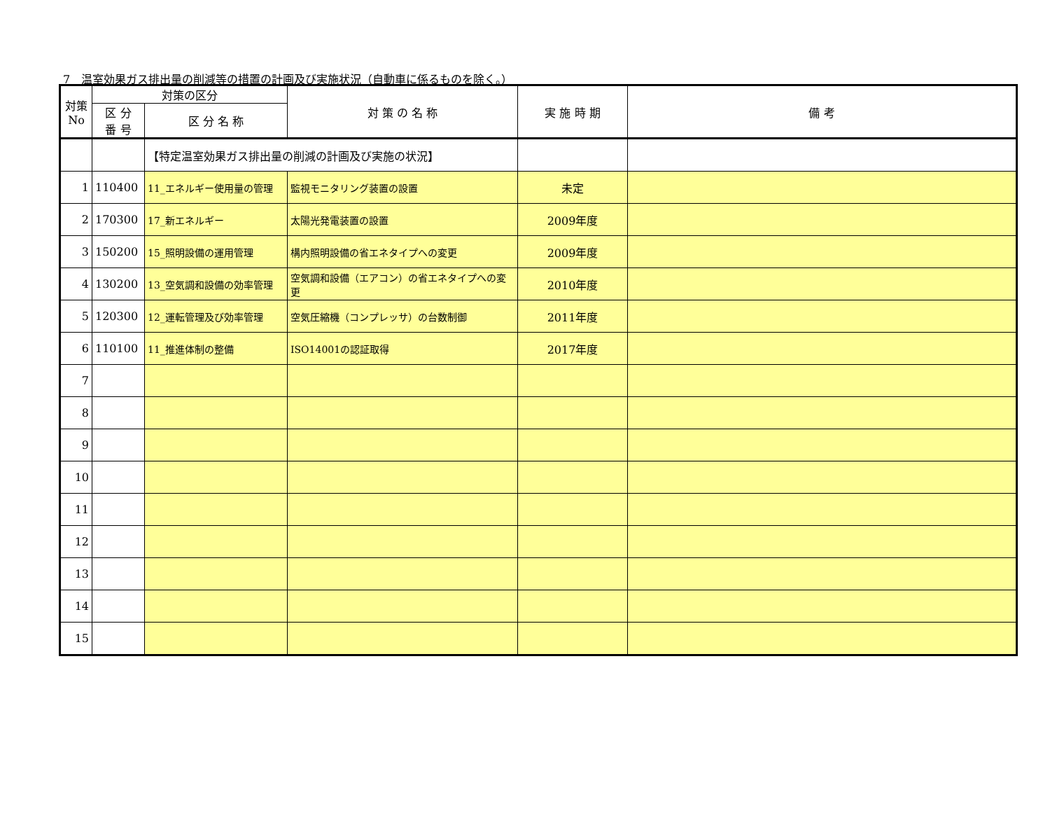7　温室効果ガス排出量の削減等の措置の計画及び実施状況（自動車に係るものを除く。）
| 対策 No | 対策の区分 | | 対 策 の 名 称 | 実 施 時 期 | 備 考 |
| --- | --- | --- | --- | --- | --- |
| | 区 分 番 号 | 区 分 名 称 | | | |
| | | 【特定温室効果ガス排出量の削減の計画及び実施の状況】 | | | |
| 1 | 110400 | 11_エネルギー使用量の管理 | 監視モニタリング装置の設置 | 未定 | |
| 2 | 170300 | 17_新エネルギー | 太陽光発電装置の設置 | 2009年度 | |
| 3 | 150200 | 15_照明設備の運用管理 | 構内照明設備の省エネタイプへの変更 | 2009年度 | |
| 4 | 130200 | 13_空気調和設備の効率管理 | 空気調和設備（エアコン）の省エネタイプへの変更 | 2010年度 | |
| 5 | 120300 | 12_運転管理及び効率管理 | 空気圧縮機（コンプレッサ）の台数制御 | 2011年度 | |
| 6 | 110100 | 11_推進体制の整備 | ISO14001の認証取得 | 2017年度 | |
| 7 | | | | | |
| 8 | | | | | |
| 9 | | | | | |
| 10 | | | | | |
| 11 | | | | | |
| 12 | | | | | |
| 13 | | | | | |
| 14 | | | | | |
| 15 | | | | | |